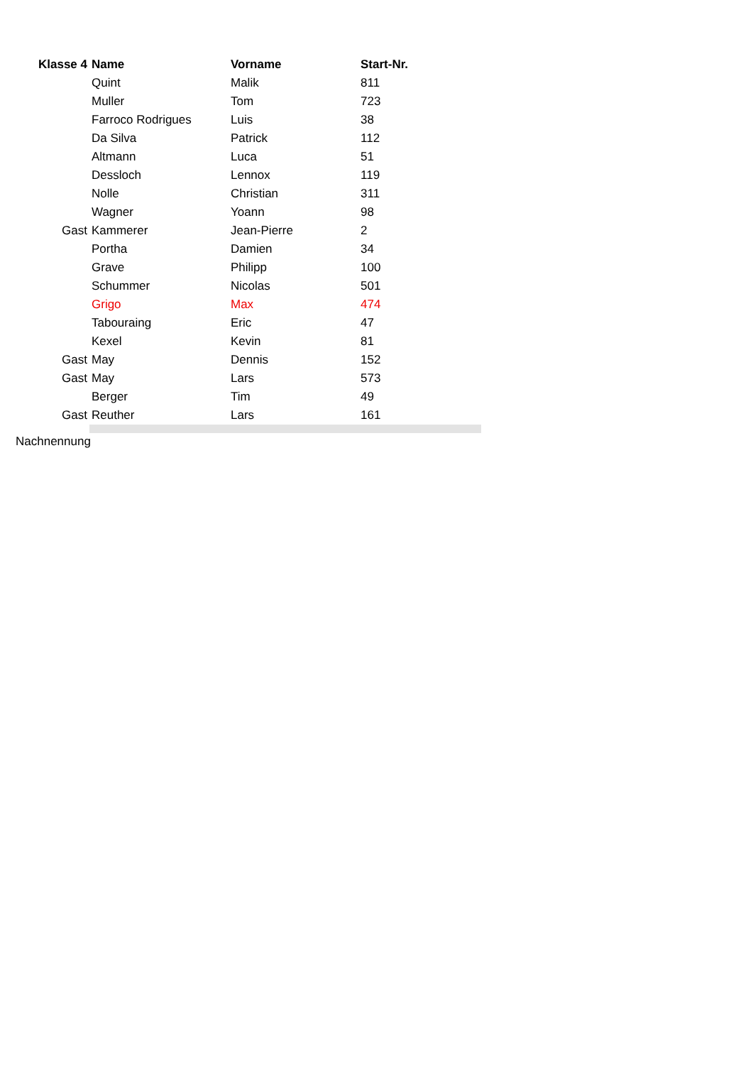| Klasse 4 | Name | Vorname | Start-Nr. |
| --- | --- | --- | --- |
| | Quint | Malik | 811 |
| | Muller | Tom | 723 |
| | Farroco Rodrigues | Luis | 38 |
| | Da Silva | Patrick | 112 |
| | Altmann | Luca | 51 |
| | Dessloch | Lennox | 119 |
| | Nolle | Christian | 311 |
| | Wagner | Yoann | 98 |
| Gast | Kammerer | Jean-Pierre | 2 |
| | Portha | Damien | 34 |
| | Grave | Philipp | 100 |
| | Schummer | Nicolas | 501 |
| | Grigo | Max | 474 |
| | Tabouraing | Eric | 47 |
| | Kexel | Kevin | 81 |
| Gast | May | Dennis | 152 |
| Gast | May | Lars | 573 |
| | Berger | Tim | 49 |
| Gast | Reuther | Lars | 161 |
Nachnennung